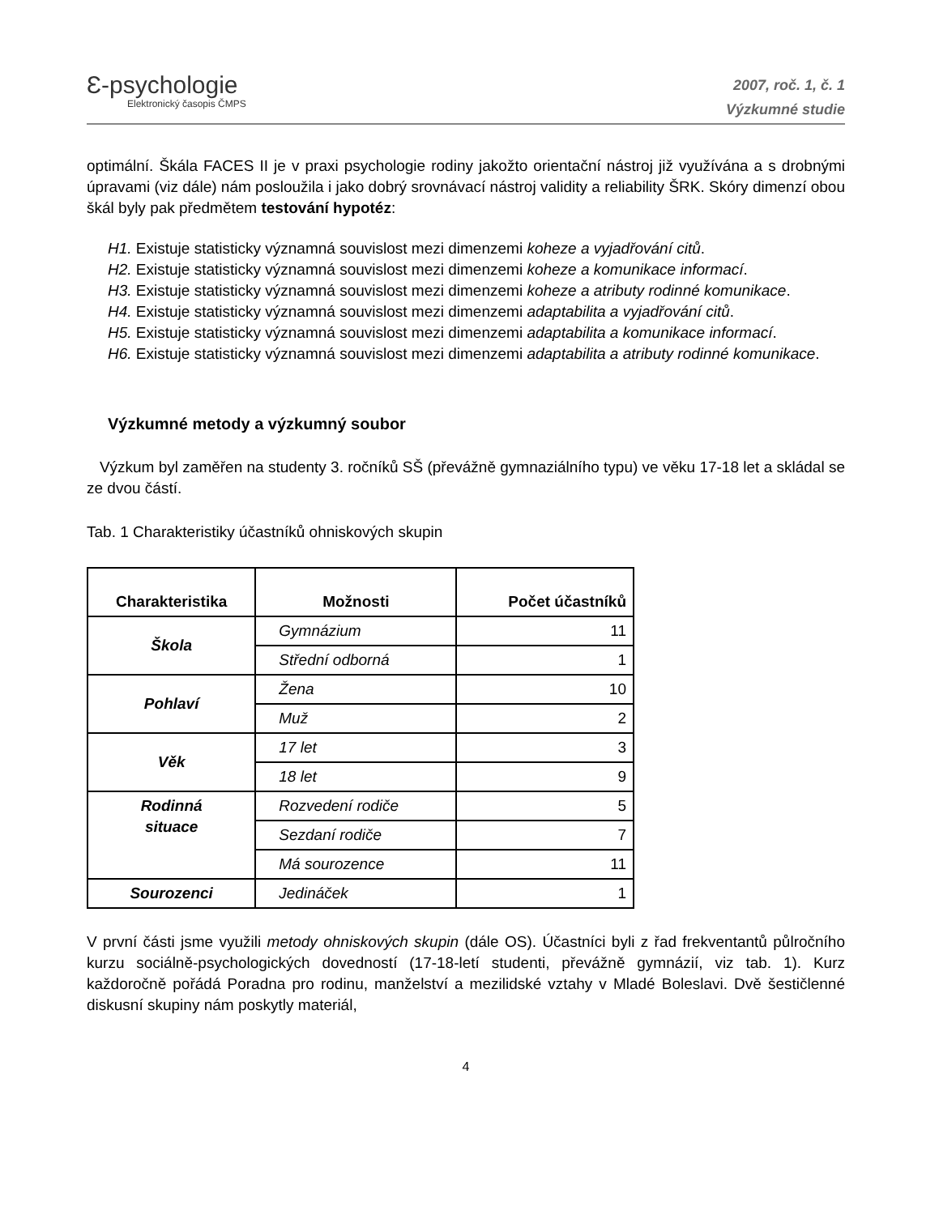Ɛ-psychologie
Elektronický časopis ČMPS
2007, roč. 1, č. 1
Výzkumné studie
optimální. Škála FACES II je v praxi psychologie rodiny jakožto orientační nástroj již využívána a s drobnými úpravami (viz dále) nám posloužila i jako dobrý srovnávací nástroj validity a reliability ŠRK. Skóry dimenzí obou škál byly pak předmětem testování hypotéz:
H1. Existuje statisticky významná souvislost mezi dimenzemi koheze a vyjadřování citů.
H2. Existuje statisticky významná souvislost mezi dimenzemi koheze a komunikace informací.
H3. Existuje statisticky významná souvislost mezi dimenzemi koheze a atributy rodinné komunikace.
H4. Existuje statisticky významná souvislost mezi dimenzemi adaptabilita a vyjadřování citů.
H5. Existuje statisticky významná souvislost mezi dimenzemi adaptabilita a komunikace informací.
H6. Existuje statisticky významná souvislost mezi dimenzemi adaptabilita a atributy rodinné komunikace.
Výzkumné metody a výzkumný soubor
Výzkum byl zaměřen na studenty 3. ročníků SŠ (převážně gymnaziálního typu) ve věku 17-18 let a skládal se ze dvou částí.
Tab. 1 Charakteristiky účastníků ohniskových skupin
| Charakteristika | Možnosti | Počet účastníků |
| --- | --- | --- |
| Škola | Gymnázium | 11 |
| | Střední odborná | 1 |
| Pohlaví | Žena | 10 |
| | Muž | 2 |
| Věk | 17 let | 3 |
| | 18 let | 9 |
| Rodinná situace | Rozvedení rodiče | 5 |
| | Sezdaní rodiče | 7 |
| | Má sourozence | 11 |
| Sourozenci | Jedináček | 1 |
V první části jsme využili metody ohniskových skupin (dále OS). Účastníci byli z řad frekventantů půlročního kurzu sociálně-psychologických dovedností (17-18-letí studenti, převážně gymnázií, viz tab. 1). Kurz každoročně pořádá Poradna pro rodinu, manželství a mezilidské vztahy v Mladé Boleslavi. Dvě šestičlenné diskusní skupiny nám poskytly materiál,
4